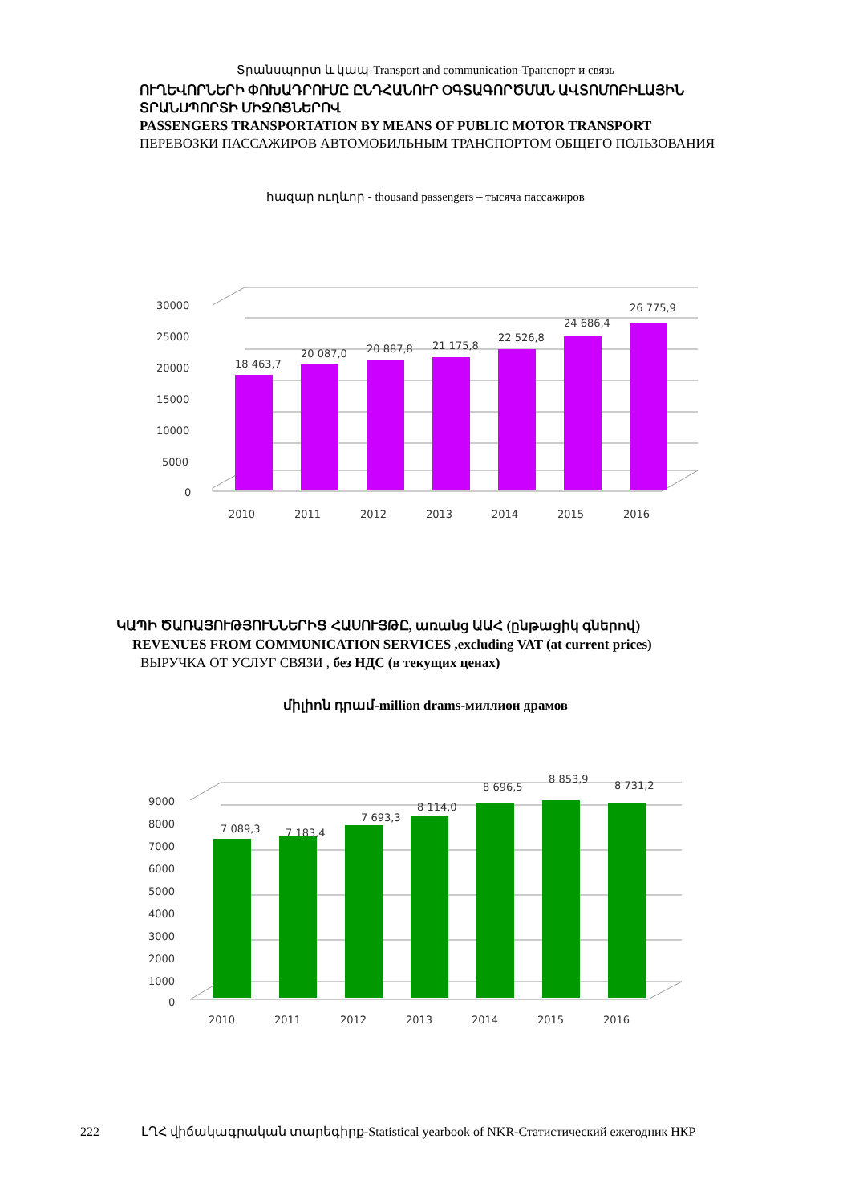Տրանսպորտ և կապ-Transport and communication-Транспорт и связь
ՈՒՂԵՎՈՐՆԵՐԻ ՓՈԽԱԴՐՈՒՄԸ ԸՆԴՀԱՆՈՒՐ ՕԳՏԱԳՈՐԾՄԱՆ ԱՎՏՈՄՈԲԻԼԱՅԻՆ ՏՐԱՆՍՊՈՐՏԻ ՄԻՋՈՑՆԵՐՈՎ
PASSENGERS TRANSPORTATION BY MEANS OF PUBLIC MOTOR TRANSPORT
ПЕРЕВОЗКИ ПАССАЖИРОВ АВТОМОБИЛЬНЫМ ТРАНСПОРТОМ ОБЩЕГО ПОЛЬЗОВАНИЯ
հազար ուղևոր - thousand passengers – тысяча пассажиров
30000
25000
20000
15000
10000
5000
0
18 463,7
20 087,0
20 887,8
21 175,8
22 526,8
24 686,4
26 775,9
2010
2011
2012
2013
2014
2015
2016
ԿԱՊԻ ԾԱՌԱՅՈՒԹՅՈՒՆՆԵՐԻՑ ՀԱՍՈՒՅԹԸ, առանց ԱԱՀ (ընթացիկ գներով)
REVENUES FROM COMMUNICATION SERVICES ,excluding VAT (at current prices)
ВЫРУЧКА ОТ УСЛУГ СВЯЗИ , без НДС (в текущих ценах)
միլիոն դրամ-million drams-миллион драмов
9000
8000
7000
6000
5000
4000
3000
2000
1000
0
7 089,3
7 183,4
7 693,3
8 114,0
8 696,5
8 853,9
8 731,2
2010
2011
2012
2013
2014
2015
2016
222 ԼՂՀ վիճակագրական տարեգիրք-Statistical yearbook of NKR-Статистический ежегодник НКР